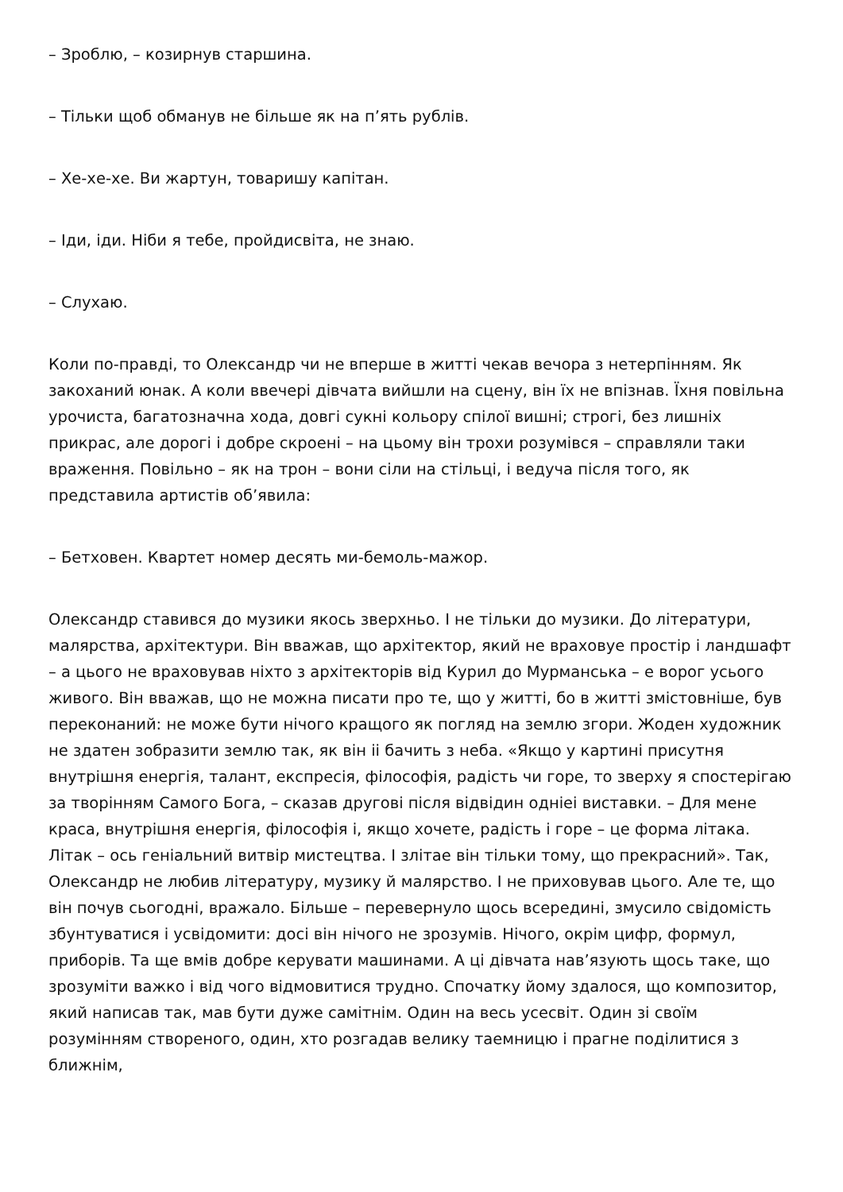– Зроблю, – козирнув старшина.
– Тільки щоб обманув не більше як на п’ять рублів.
– Хе-хе-хе. Ви жартун, товаришу капітан.
– Іди, іди. Ніби я тебе, пройдисвіта, не знаю.
– Слухаю.
Коли по-правді, то Олександр чи не вперше в житті чекав вечора з нетерпінням. Як закоханий юнак. А коли ввечері дівчата вийшли на сцену, він їх не впізнав. Їхня повільна урочиста, багатозначна хода, довгі сукні кольору спілої вишні; строгі, без лишніх прикрас, але дорогі і добре скроені – на цьому він трохи розумівся – справляли таки враження. Повільно – як на трон – вони сіли на стільці, і ведуча після того, як представила артистів об’явила:
– Бетховен. Квартет номер десять ми-бемоль-мажор.
Олександр ставився до музики якось зверхньо. І не тільки до музики. До літератури, малярства, архітектури. Він вважав, що архітектор, який не враховуе простір і ландшафт – а цього не враховував ніхто з архітекторів від Курил до Мурманська – е ворог усього живого. Він вважав, що не можна писати про те, що у житті, бо в житті змістовніше, був переконаний: не може бути нічого кращого як погляд на землю згори. Жоден художник не здатен зобразити землю так, як він ii бачить з неба. «Якщо у картині присутня внутрішня енергія, талант, експресія, філософія, радість чи горе, то зверху я спостерігаю за творінням Самого Бога, – сказав другові після відвідин однieі виставки. – Для мене краса, внутрішня енергія, філософія і, якщо хочете, радість і горе – це форма літака. Літак – ось геніальний витвір мистецтва. І злітае він тільки тому, що прекрасний». Так, Олександр не любив літературу, музику й малярство. І не приховував цього. Але те, що він почув сьогодні, вражало. Більше – перевернуло щось всередині, змусило свідомість збунтуватися і усвідомити: досі він нічого не зрозумів. Нічого, окрім цифр, формул, приборів. Та ще вмів добре керувати машинами. А ці дівчата нав’язують щось таке, що зрозуміти важко і від чого відмовитися трудно. Спочатку йому здалося, що композитор, який написав так, мав бути дуже самітнім. Один на весь усесвіт. Один зі своїм розумінням створеного, один, хто розгадав велику таемницю і прагне поділитися з ближнім,